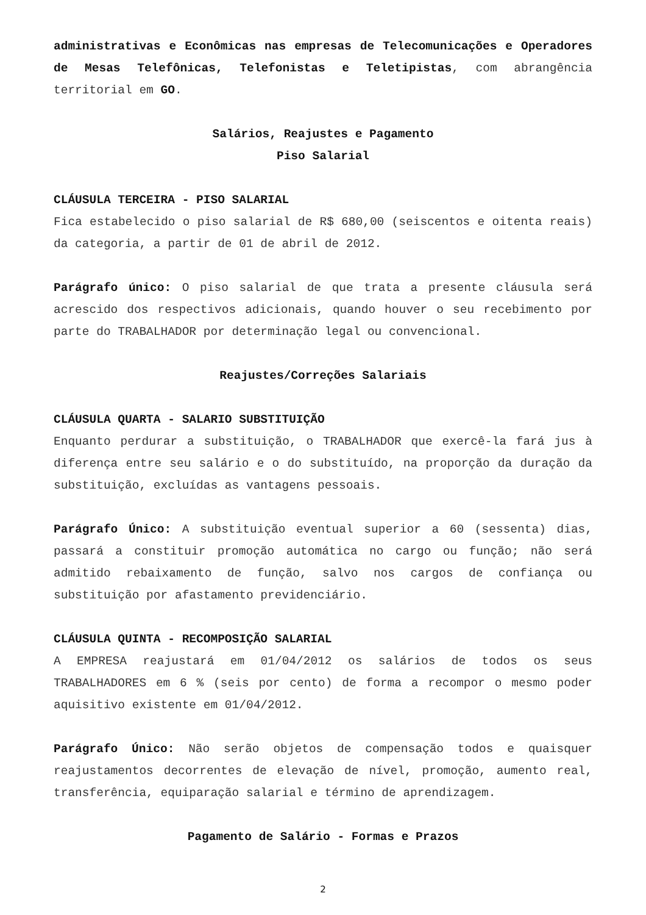administrativas e Econômicas nas empresas de Telecomunicações e Operadores de Mesas Telefônicas, Telefonistas e Teletipistas, com abrangência territorial em GO.
Salários, Reajustes e Pagamento
Piso Salarial
CLÁUSULA TERCEIRA - PISO SALARIAL
Fica estabelecido o piso salarial de R$ 680,00 (seiscentos e oitenta reais) da categoria, a partir de 01 de abril de 2012.
Parágrafo único: O piso salarial de que trata a presente cláusula será acrescido dos respectivos adicionais, quando houver o seu recebimento por parte do TRABALHADOR por determinação legal ou convencional.
Reajustes/Correções Salariais
CLÁUSULA QUARTA - SALARIO SUBSTITUIÇÃO
Enquanto perdurar a substituição, o TRABALHADOR que exercê-la fará jus à diferença entre seu salário e o do substituído, na proporção da duração da substituição, excluídas as vantagens pessoais.
Parágrafo Único: A substituição eventual superior a 60 (sessenta) dias, passará a constituir promoção automática no cargo ou função; não será admitido rebaixamento de função, salvo nos cargos de confiança ou substituição por afastamento previdenciário.
CLÁUSULA QUINTA - RECOMPOSIÇÃO SALARIAL
A EMPRESA reajustará em 01/04/2012 os salários de todos os seus TRABALHADORES em 6 % (seis por cento) de forma a recompor o mesmo poder aquisitivo existente em 01/04/2012.
Parágrafo Único: Não serão objetos de compensação todos e quaisquer reajustamentos decorrentes de elevação de nível, promoção, aumento real, transferência, equiparação salarial e término de aprendizagem.
Pagamento de Salário - Formas e Prazos
2